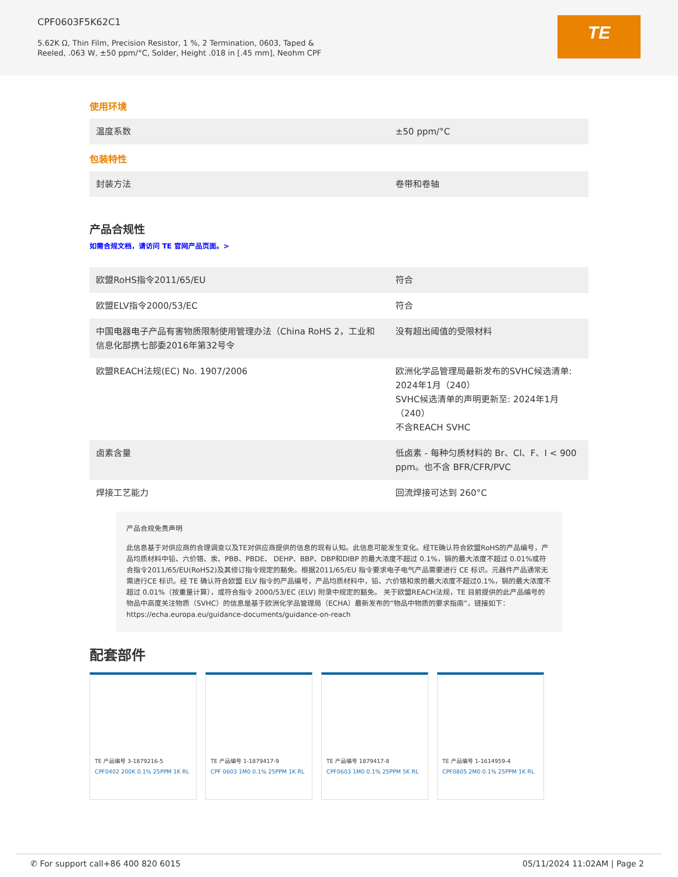CPF0603F5K62C1
5.62K Ω, Thin Film, Precision Resistor, 1 %, 2 Termination, 0603, Taped & Reeled, .063 W, ±50 ppm/°C, Solder, Height .018 in [.45 mm], Neohm CPF
TE
使用环境
| 温度系数 | ±50 ppm/°C |
包装特性
| 封装方法 | 卷带和卷轴 |
产品合规性
如需合规文档，请访问 TE 官网产品页面。>
| 欧盟RoHS指令2011/65/EU | 符合 |
| 欧盟ELV指令2000/53/EC | 符合 |
| 中国电器电子产品有害物质限制使用管理办法（China RoHS 2，工业和信息化部携七部委2016年第32号令 | 没有超出阈值的受限材料 |
| 欧盟REACH法规(EC) No. 1907/2006 | 欧洲化学品管理局最新发布的SVHC候选清单: 2024年1月（240） SVHC候选清单的声明更新至: 2024年1月（240） 不含REACH SVHC |
| 卤素含量 | 低卤素 - 每种匀质材料的 Br、Cl、F、I < 900 ppm。也不含 BFR/CFR/PVC |
| 焊接工艺能力 | 回流焊接可达到 260°C |
产品合规免责声明
此信息基于对供应商的合理调查以及TE对供应商提供的信息的现有认知。此信息可能发生变化。经TE确认符合欧盟RoHS的产品编号，产品均质材料中铅、六价铬、汞、PBB、PBDE、 DEHP、BBP、DBP和DIBP 的最大浓度不超过 0.1%，镉的最大浓度不超过 0.01%或符合指令2011/65/EU(RoHS2)及其修订指令规定的豁免。根据2011/65/EU 指令要求电子电气产品需要进行 CE 标识。元器件产品通常无需进行CE 标识。经 TE 确认符合欧盟 ELV 指令的产品编号，产品均质材料中，铅、六价铬和汞的最大浓度不超过0.1%，镉的最大浓度不超过 0.01%（按重量计算），或符合指令 2000/53/EC (ELV) 附录中规定的豁免。 关于欧盟REACH法规，TE 目前提供的此产品编号的物品中高度关注物质（SVHC）的信息是基于欧洲化学品管理局（ECHA）最新发布的“物品中物质的要求指南”，链接如下：https://echa.europa.eu/guidance-documents/guidance-on-reach
配套部件
TE 产品编号 3-1879216-5
CPF0402 200K 0.1% 25PPM 1K RL
TE 产品编号 1-1879417-9
CPF 0603 1M0 0.1% 25PPM 1K RL
TE 产品编号 1879417-8
CPF0603 1M0 0.1% 25PPM 5K RL
TE 产品编号 1-1614959-4
CPF0805 2M0 0.1% 25PPM 1K RL
✆ For support call+86 400 820 6015 05/11/2024 11:02AM | Page 2